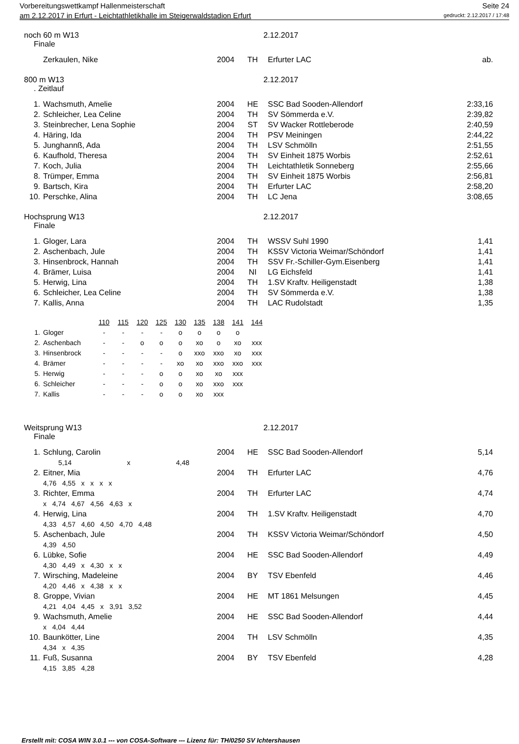Vorbereitungswettkampf Hallenmeisterschaft Seite 24
am 2.12.2017 in Erfurt - Leichtathletikhalle im Steigerwaldstadion Erfurt gedruckt: 2.12.2017 / 17:48
noch 60 m W13 2.12.2017
Finale
| | Zerkaulen, Nike | 2004 | TH | Erfurter LAC | ab. |
800 m W13 2.12.2017
. Zeitlauf
| 1. | Wachsmuth, Amelie | 2004 | HE | SSC Bad Sooden-Allendorf | 2:33,16 |
| 2. | Schleicher, Lea Celine | 2004 | TH | SV Sömmerda e.V. | 2:39,82 |
| 3. | Steinbrecher, Lena Sophie | 2004 | ST | SV Wacker Rottleberode | 2:40,59 |
| 4. | Häring, Ida | 2004 | TH | PSV Meiningen | 2:44,22 |
| 5. | Junghannß, Ada | 2004 | TH | LSV Schmölln | 2:51,55 |
| 6. | Kaufhold, Theresa | 2004 | TH | SV Einheit 1875 Worbis | 2:52,61 |
| 7. | Koch, Julia | 2004 | TH | Leichtathletik Sonneberg | 2:55,66 |
| 8. | Trümper, Emma | 2004 | TH | SV Einheit 1875 Worbis | 2:56,81 |
| 9. | Bartsch, Kira | 2004 | TH | Erfurter LAC | 2:58,20 |
| 10. | Perschke, Alina | 2004 | TH | LC Jena | 3:08,65 |
Hochsprung W13 2.12.2017
Finale
| 1. | Gloger, Lara | 2004 | TH | WSSV Suhl 1990 | 1,41 |
| 2. | Aschenbach, Jule | 2004 | TH | KSSV Victoria Weimar/Schöndorf | 1,41 |
| 3. | Hinsenbrock, Hannah | 2004 | TH | SSV Fr.-Schiller-Gym.Eisenberg | 1,41 |
| 4. | Brämer, Luisa | 2004 | NI | LG Eichsfeld | 1,41 |
| 5. | Herwig, Lina | 2004 | TH | 1.SV Kraftv. Heiligenstadt | 1,38 |
| 6. | Schleicher, Lea Celine | 2004 | TH | SV Sömmerda e.V. | 1,38 |
| 7. | Kallis, Anna | 2004 | TH | LAC Rudolstadt | 1,35 |
| | | 110 | 115 | 120 | 125 | 130 | 135 | 138 | 141 | 144 |
| 1. | Gloger | - | - | - | - | o | o | o | o | |
| 2. | Aschenbach | - | - | o | o | o | xo | o | xo | xxx |
| 3. | Hinsenbrock | - | - | - | - | o | xxo | xxo | xo | xxx |
| 4. | Brämer | - | - | - | - | xo | xo | xxo | xxo | xxx |
| 5. | Herwig | - | - | - | o | o | xo | xo | xxx | |
| 6. | Schleicher | - | - | - | o | o | xo | xxo | xxx | |
| 7. | Kallis | - | - | - | o | o | xo | xxx | | |
Weitsprung W13 2.12.2017
Finale
| 1. | Schlung, Carolin | 2004 | HE | SSC Bad Sooden-Allendorf | 5,14 |
| | 5,14 x 4,48 | | | | |
| 2. | Eitner, Mia | 2004 | TH | Erfurter LAC | 4,76 |
| | 4,76 4,55 x x x x | | | | |
| 3. | Richter, Emma | 2004 | TH | Erfurter LAC | 4,74 |
| | x 4,74 4,67 4,56 4,63 x | | | | |
| 4. | Herwig, Lina | 2004 | TH | 1.SV Kraftv. Heiligenstadt | 4,70 |
| | 4,33 4,57 4,60 4,50 4,70 4,48 | | | | |
| 5. | Aschenbach, Jule | 2004 | TH | KSSV Victoria Weimar/Schöndorf | 4,50 |
| | 4,39 4,50 | | | | |
| 6. | Lübke, Sofie | 2004 | HE | SSC Bad Sooden-Allendorf | 4,49 |
| | 4,30 4,49 x 4,30 x x | | | | |
| 7. | Wirsching, Madeleine | 2004 | BY | TSV Ebenfeld | 4,46 |
| | 4,20 4,46 x 4,38 x x | | | | |
| 8. | Groppe, Vivian | 2004 | HE | MT 1861 Melsungen | 4,45 |
| | 4,21 4,04 4,45 x 3,91 3,52 | | | | |
| 9. | Wachsmuth, Amelie | 2004 | HE | SSC Bad Sooden-Allendorf | 4,44 |
| | x 4,04 4,44 | | | | |
| 10. | Baunkötter, Line | 2004 | TH | LSV Schmölln | 4,35 |
| | 4,34 x 4,35 | | | | |
| 11. | Fuß, Susanna | 2004 | BY | TSV Ebenfeld | 4,28 |
| | 4,15 3,85 4,28 | | | | |
Erstellt mit: COSA WIN 3.0.1 --- von COSA-Software --- Lizenz für: TH/0250 SV Ichtershausen